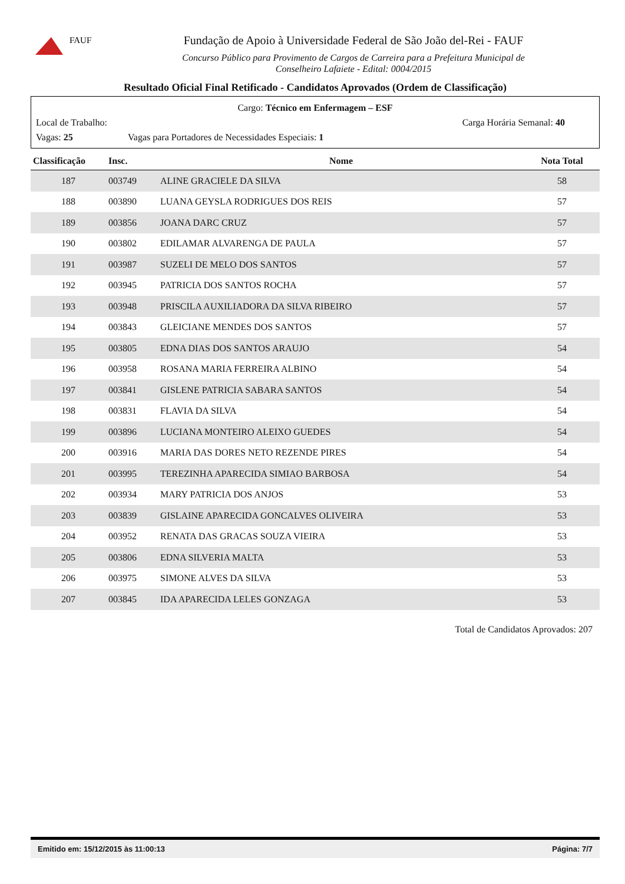FAUF
Fundação de Apoio à Universidade Federal de São João del-Rei - FAUF
Concurso Público para Provimento de Cargos de Carreira para a Prefeitura Municipal de
Conselheiro Lafaiete - Edital: 0004/2015
Resultado Oficial Final Retificado - Candidatos Aprovados (Ordem de Classificação)
Cargo: Técnico em Enfermagem – ESF
Local de Trabalho: Carga Horária Semanal: 40
Vagas: 25 Vagas para Portadores de Necessidades Especiais: 1
| Classificação | Insc. | Nome | Nota Total |
| --- | --- | --- | --- |
| 187 | 003749 | ALINE GRACIELE DA SILVA | 58 |
| 188 | 003890 | LUANA GEYSLA RODRIGUES DOS REIS | 57 |
| 189 | 003856 | JOANA DARC CRUZ | 57 |
| 190 | 003802 | EDILAMAR ALVARENGA DE PAULA | 57 |
| 191 | 003987 | SUZELI DE MELO DOS SANTOS | 57 |
| 192 | 003945 | PATRICIA DOS SANTOS ROCHA | 57 |
| 193 | 003948 | PRISCILA AUXILIADORA DA SILVA RIBEIRO | 57 |
| 194 | 003843 | GLEICIANE MENDES DOS SANTOS | 57 |
| 195 | 003805 | EDNA DIAS DOS SANTOS ARAUJO | 54 |
| 196 | 003958 | ROSANA MARIA FERREIRA ALBINO | 54 |
| 197 | 003841 | GISLENE PATRICIA SABARA SANTOS | 54 |
| 198 | 003831 | FLAVIA DA SILVA | 54 |
| 199 | 003896 | LUCIANA MONTEIRO ALEIXO GUEDES | 54 |
| 200 | 003916 | MARIA DAS DORES NETO REZENDE PIRES | 54 |
| 201 | 003995 | TEREZINHA APARECIDA SIMIAO BARBOSA | 54 |
| 202 | 003934 | MARY PATRICIA DOS ANJOS | 53 |
| 203 | 003839 | GISLAINE APARECIDA GONCALVES OLIVEIRA | 53 |
| 204 | 003952 | RENATA DAS GRACAS SOUZA VIEIRA | 53 |
| 205 | 003806 | EDNA SILVERIA MALTA | 53 |
| 206 | 003975 | SIMONE ALVES DA SILVA | 53 |
| 207 | 003845 | IDA APARECIDA LELES GONZAGA | 53 |
Total de Candidatos Aprovados: 207
Emitido em: 15/12/2015 às 11:00:13 Página: 7/7